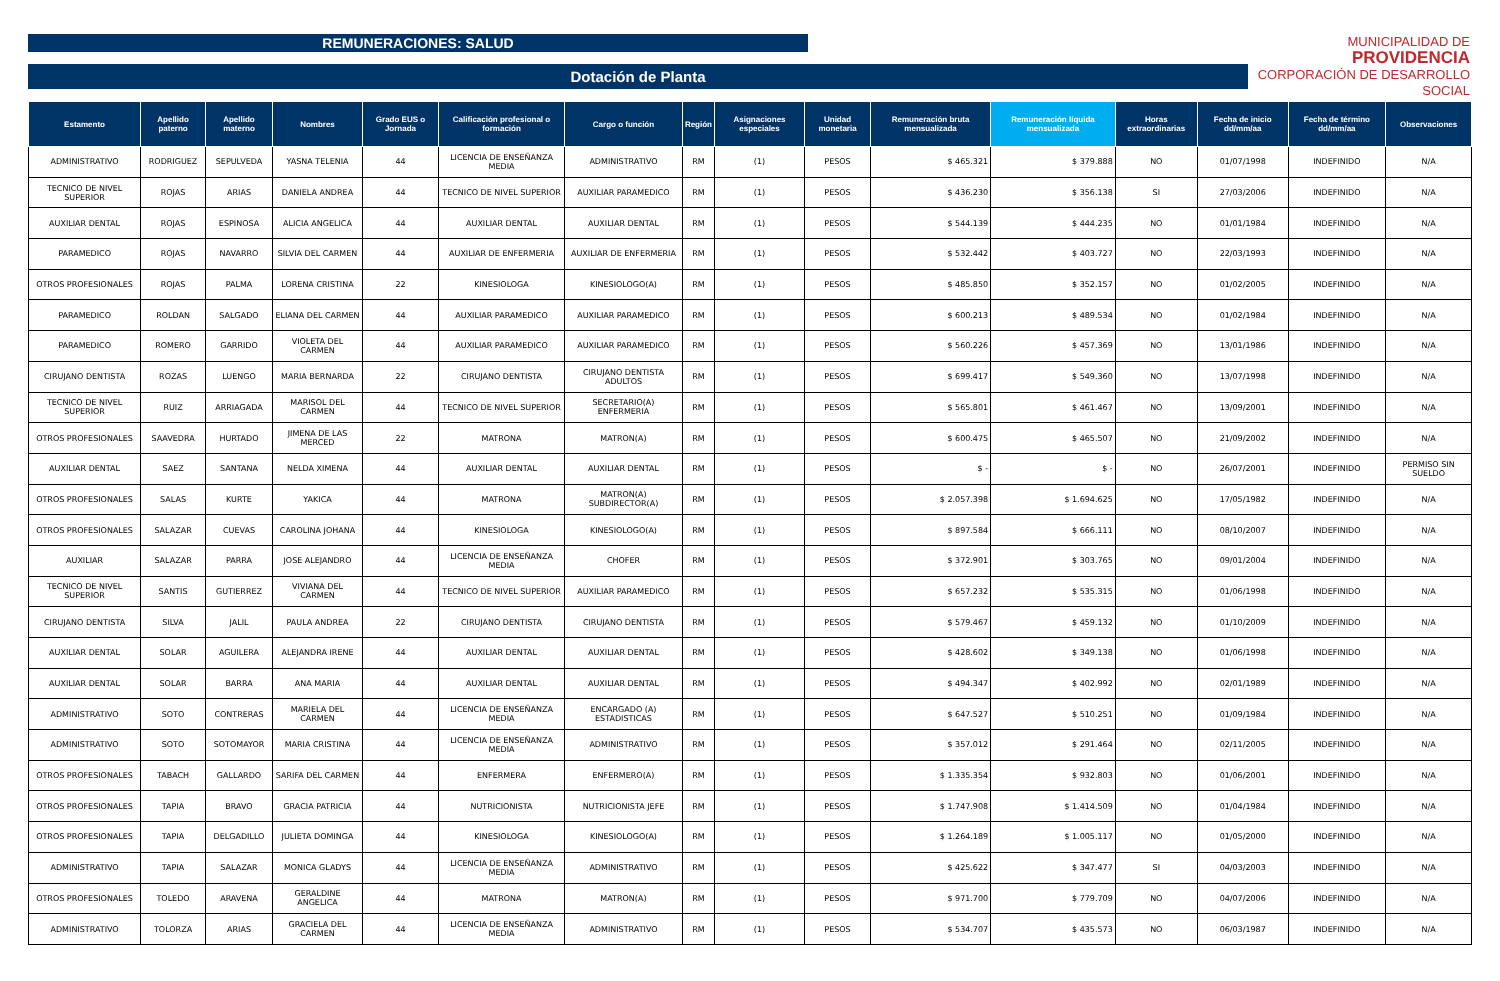MUNICIPALIDAD DE
PROVIDENCIA
CORPORACIÓN DE DESARROLLO SOCIAL
REMUNERACIONES: SALUD
Dotación de Planta
| Estamento | Apellido paterno | Apellido materno | Nombres | Grado EUS o Jornada | Calificación profesional o formación | Cargo o función | Región | Asignaciones especiales | Unidad monetaria | Remuneración bruta mensualizada | Remuneración líquida mensualizada | Horas extraordinarias | Fecha de inicio dd/mm/aa | Fecha de término dd/mm/aa | Observaciones |
| --- | --- | --- | --- | --- | --- | --- | --- | --- | --- | --- | --- | --- | --- | --- | --- |
| ADMINISTRATIVO | RODRIGUEZ | SEPULVEDA | YASNA TELENIA | 44 | LICENCIA DE ENSEÑANZA MEDIA | ADMINISTRATIVO | RM | (1) | PESOS | $ 465.321 | $ 379.888 | NO | 01/07/1998 | INDEFINIDO | N/A |
| TECNICO DE NIVEL SUPERIOR | ROJAS | ARIAS | DANIELA ANDREA | 44 | TECNICO DE NIVEL SUPERIOR | AUXILIAR PARAMEDICO | RM | (1) | PESOS | $ 436.230 | $ 356.138 | SI | 27/03/2006 | INDEFINIDO | N/A |
| AUXILIAR DENTAL | ROJAS | ESPINOSA | ALICIA ANGELICA | 44 | AUXILIAR DENTAL | AUXILIAR DENTAL | RM | (1) | PESOS | $ 544.139 | $ 444.235 | NO | 01/01/1984 | INDEFINIDO | N/A |
| PARAMEDICO | ROJAS | NAVARRO | SILVIA DEL CARMEN | 44 | AUXILIAR DE ENFERMERIA | AUXILIAR DE ENFERMERIA | RM | (1) | PESOS | $ 532.442 | $ 403.727 | NO | 22/03/1993 | INDEFINIDO | N/A |
| OTROS PROFESIONALES | ROJAS | PALMA | LORENA CRISTINA | 22 | KINESIOLOGA | KINESIOLOGO(A) | RM | (1) | PESOS | $ 485.850 | $ 352.157 | NO | 01/02/2005 | INDEFINIDO | N/A |
| PARAMEDICO | ROLDAN | SALGADO | ELIANA DEL CARMEN | 44 | AUXILIAR PARAMEDICO | AUXILIAR PARAMEDICO | RM | (1) | PESOS | $ 600.213 | $ 489.534 | NO | 01/02/1984 | INDEFINIDO | N/A |
| PARAMEDICO | ROMERO | GARRIDO | VIOLETA DEL CARMEN | 44 | AUXILIAR PARAMEDICO | AUXILIAR PARAMEDICO | RM | (1) | PESOS | $ 560.226 | $ 457.369 | NO | 13/01/1986 | INDEFINIDO | N/A |
| CIRUJANO DENTISTA | ROZAS | LUENGO | MARIA BERNARDA | 22 | CIRUJANO DENTISTA | CIRUJANO DENTISTA ADULTOS | RM | (1) | PESOS | $ 699.417 | $ 549.360 | NO | 13/07/1998 | INDEFINIDO | N/A |
| TECNICO DE NIVEL SUPERIOR | RUIZ | ARRIAGADA | MARISOL DEL CARMEN | 44 | TECNICO DE NIVEL SUPERIOR | SECRETARIO(A) ENFERMERIA | RM | (1) | PESOS | $ 565.801 | $ 461.467 | NO | 13/09/2001 | INDEFINIDO | N/A |
| OTROS PROFESIONALES | SAAVEDRA | HURTADO | JIMENA DE LAS MERCED | 22 | MATRONA | MATRON(A) | RM | (1) | PESOS | $ 600.475 | $ 465.507 | NO | 21/09/2002 | INDEFINIDO | N/A |
| AUXILIAR DENTAL | SAEZ | SANTANA | NELDA XIMENA | 44 | AUXILIAR DENTAL | AUXILIAR DENTAL | RM | (1) | PESOS | $ - | $ - | NO | 26/07/2001 | INDEFINIDO | PERMISO SIN SUELDO |
| OTROS PROFESIONALES | SALAS | KURTE | YAKICA | 44 | MATRONA | MATRON(A) SUBDIRECTOR(A) | RM | (1) | PESOS | $ 2.057.398 | $ 1.694.625 | NO | 17/05/1982 | INDEFINIDO | N/A |
| OTROS PROFESIONALES | SALAZAR | CUEVAS | CAROLINA JOHANA | 44 | KINESIOLOGA | KINESIOLOGO(A) | RM | (1) | PESOS | $ 897.584 | $ 666.111 | NO | 08/10/2007 | INDEFINIDO | N/A |
| AUXILIAR | SALAZAR | PARRA | JOSE ALEJANDRO | 44 | LICENCIA DE ENSEÑANZA MEDIA | CHOFER | RM | (1) | PESOS | $ 372.901 | $ 303.765 | NO | 09/01/2004 | INDEFINIDO | N/A |
| TECNICO DE NIVEL SUPERIOR | SANTIS | GUTIERREZ | VIVIANA DEL CARMEN | 44 | TECNICO DE NIVEL SUPERIOR | AUXILIAR PARAMEDICO | RM | (1) | PESOS | $ 657.232 | $ 535.315 | NO | 01/06/1998 | INDEFINIDO | N/A |
| CIRUJANO DENTISTA | SILVA | JALIL | PAULA ANDREA | 22 | CIRUJANO DENTISTA | CIRUJANO DENTISTA | RM | (1) | PESOS | $ 579.467 | $ 459.132 | NO | 01/10/2009 | INDEFINIDO | N/A |
| AUXILIAR DENTAL | SOLAR | AGUILERA | ALEJANDRA IRENE | 44 | AUXILIAR DENTAL | AUXILIAR DENTAL | RM | (1) | PESOS | $ 428.602 | $ 349.138 | NO | 01/06/1998 | INDEFINIDO | N/A |
| AUXILIAR DENTAL | SOLAR | BARRA | ANA MARIA | 44 | AUXILIAR DENTAL | AUXILIAR DENTAL | RM | (1) | PESOS | $ 494.347 | $ 402.992 | NO | 02/01/1989 | INDEFINIDO | N/A |
| ADMINISTRATIVO | SOTO | CONTRERAS | MARIELA DEL CARMEN | 44 | LICENCIA DE ENSEÑANZA MEDIA | ENCARGADO (A) ESTADISTICAS | RM | (1) | PESOS | $ 647.527 | $ 510.251 | NO | 01/09/1984 | INDEFINIDO | N/A |
| ADMINISTRATIVO | SOTO | SOTOMAYOR | MARIA CRISTINA | 44 | LICENCIA DE ENSEÑANZA MEDIA | ADMINISTRATIVO | RM | (1) | PESOS | $ 357.012 | $ 291.464 | NO | 02/11/2005 | INDEFINIDO | N/A |
| OTROS PROFESIONALES | TABACH | GALLARDO | SARIFA DEL CARMEN | 44 | ENFERMERA | ENFERMERO(A) | RM | (1) | PESOS | $ 1.335.354 | $ 932.803 | NO | 01/06/2001 | INDEFINIDO | N/A |
| OTROS PROFESIONALES | TAPIA | BRAVO | GRACIA PATRICIA | 44 | NUTRICIONISTA | NUTRICIONISTA JEFE | RM | (1) | PESOS | $ 1.747.908 | $ 1.414.509 | NO | 01/04/1984 | INDEFINIDO | N/A |
| OTROS PROFESIONALES | TAPIA | DELGADILLO | JULIETA DOMINGA | 44 | KINESIOLOGA | KINESIOLOGO(A) | RM | (1) | PESOS | $ 1.264.189 | $ 1.005.117 | NO | 01/05/2000 | INDEFINIDO | N/A |
| ADMINISTRATIVO | TAPIA | SALAZAR | MONICA GLADYS | 44 | LICENCIA DE ENSEÑANZA MEDIA | ADMINISTRATIVO | RM | (1) | PESOS | $ 425.622 | $ 347.477 | SI | 04/03/2003 | INDEFINIDO | N/A |
| OTROS PROFESIONALES | TOLEDO | ARAVENA | GERALDINE ANGELICA | 44 | MATRONA | MATRON(A) | RM | (1) | PESOS | $ 971.700 | $ 779.709 | NO | 04/07/2006 | INDEFINIDO | N/A |
| ADMINISTRATIVO | TOLORZA | ARIAS | GRACIELA DEL CARMEN | 44 | LICENCIA DE ENSEÑANZA MEDIA | ADMINISTRATIVO | RM | (1) | PESOS | $ 534.707 | $ 435.573 | NO | 06/03/1987 | INDEFINIDO | N/A |